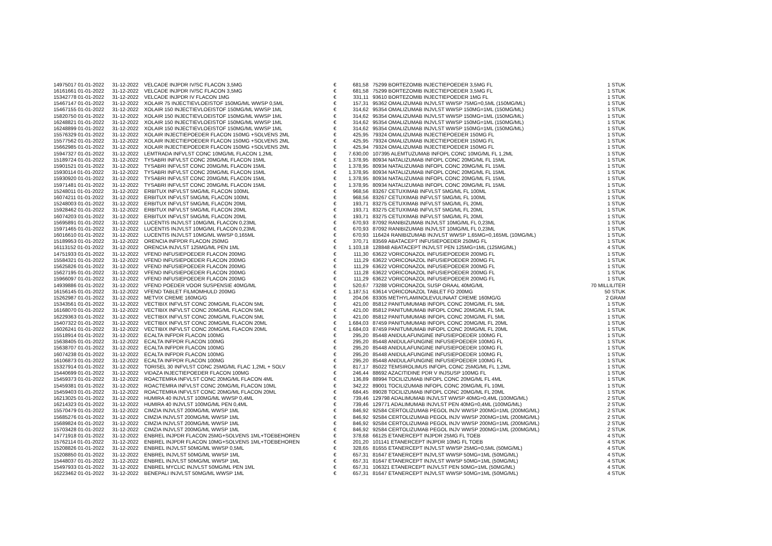| 14975017 01-01-2022 | 31-12-2022 | VELCADE INJPDR IV/SC FLACON 3,5MG | € | 681,58 | 75299 BORTEZOMIB INJECTIEPOEDER 3,5MG FL | 1 STUK |
| 16161661 01-01-2022 | 31-12-2022 | VELCADE INJPDR IV/SC FLACON 3,5MG | € | 681,58 | 75299 BORTEZOMIB INJECTIEPOEDER 3,5MG FL | 1 STUK |
| 15342778 01-01-2022 | 31-12-2022 | VELCADE INJPDR IV FLACON 1MG | € | 331,11 | 93610 BORTEZOMIB INJECTIEPOEDER 1MG FL | 1 STUK |
| 15467147 01-01-2022 | 31-12-2022 | XOLAIR 75 INJECTIEVLOEISTOF 150MG/ML WWSP 0,5ML | € | 157,31 | 95362 OMALIZUMAB INJVLST WWSP 75MG=0,5ML (150MG/ML) | 1 STUK |
| 15467155 01-01-2022 | 31-12-2022 | XOLAIR 150 INJECTIEVLOEISTOF 150MG/ML WWSP 1ML | € | 314,62 | 95354 OMALIZUMAB INJVLST WWSP 150MG=1ML (150MG/ML) | 1 STUK |
| 15820750 01-01-2022 | 31-12-2022 | XOLAIR 150 INJECTIEVLOEISTOF 150MG/ML WWSP 1ML | € | 314,62 | 95354 OMALIZUMAB INJVLST WWSP 150MG=1ML (150MG/ML) | 1 STUK |
| 16248821 01-01-2022 | 31-12-2022 | XOLAIR 150 INJECTIEVLOEISTOF 150MG/ML WWSP 1ML | € | 314,62 | 95354 OMALIZUMAB INJVLST WWSP 150MG=1ML (150MG/ML) | 1 STUK |
| 16248899 01-01-2022 | 31-12-2022 | XOLAIR 150 INJECTIEVLOEISTOF 150MG/ML WWSP 1ML | € | 314,62 | 95354 OMALIZUMAB INJVLST WWSP 150MG=1ML (150MG/ML) | 1 STUK |
| 15576329 01-01-2022 | 31-12-2022 | XOLAIR INJECTIEPOEDER FLACON 150MG +SOLVENS 2ML | € | 425,95 | 79324 OMALIZUMAB INJECTIEPOEDER 150MG FL | 1 STUK |
| 15577562 01-01-2022 | 31-12-2022 | XOLAIR INJECTIEPOEDER FLACON 150MG +SOLVENS 2ML | € | 425,95 | 79324 OMALIZUMAB INJECTIEPOEDER 150MG FL | 1 STUK |
| 15662985 01-01-2022 | 31-12-2022 | XOLAIR INJECTIEPOEDER FLACON 150MG +SOLVENS 2ML | € | 425,94 | 79324 OMALIZUMAB INJECTIEPOEDER 150MG FL | 1 STUK |
| 15947327 01-01-2022 | 31-12-2022 | LEMTRADA INFVLST CONC 10MG/ML FLACON 1,2ML | € | 7.630,00 | 107395 ALEMTUZUMAB INFOPL CONC 10MG/ML FL 1,2ML | 1 STUK |
| 15189724 01-01-2022 | 31-12-2022 | TYSABRI INFVLST CONC 20MG/ML FLACON 15ML | € | 1.378,95 | 80934 NATALIZUMAB INFOPL CONC 20MG/ML FL 15ML | 1 STUK |
| 15901521 01-01-2022 | 31-12-2022 | TYSABRI INFVLST CONC 20MG/ML FLACON 15ML | € | 1.378,95 | 80934 NATALIZUMAB INFOPL CONC 20MG/ML FL 15ML | 1 STUK |
| 15930114 01-01-2022 | 31-12-2022 | TYSABRI INFVLST CONC 20MG/ML FLACON 15ML | € | 1.378,95 | 80934 NATALIZUMAB INFOPL CONC 20MG/ML FL 15ML | 1 STUK |
| 15930920 01-01-2022 | 31-12-2022 | TYSABRI INFVLST CONC 20MG/ML FLACON 15ML | € | 1.378,95 | 80934 NATALIZUMAB INFOPL CONC 20MG/ML FL 15ML | 1 STUK |
| 15971481 01-01-2022 | 31-12-2022 | TYSABRI INFVLST CONC 20MG/ML FLACON 15ML | € | 1.378,95 | 80934 NATALIZUMAB INFOPL CONC 20MG/ML FL 15ML | 1 STUK |
| 15248011 01-01-2022 | 31-12-2022 | ERBITUX INFVLST 5MG/ML FLACON 100ML | € | 968,56 | 83267 CETUXIMAB INFVLST 5MG/ML FL 100ML | 1 STUK |
| 16074211 01-01-2022 | 31-12-2022 | ERBITUX INFVLST 5MG/ML FLACON 100ML | € | 968,56 | 83267 CETUXIMAB INFVLST 5MG/ML FL 100ML | 1 STUK |
| 15248003 01-01-2022 | 31-12-2022 | ERBITUX INFVLST 5MG/ML FLACON 20ML | € | 193,71 | 83275 CETUXIMAB INFVLST 5MG/ML FL 20ML | 1 STUK |
| 15928462 01-01-2022 | 31-12-2022 | ERBITUX INFVLST 5MG/ML FLACON 20ML | € | 193,71 | 83275 CETUXIMAB INFVLST 5MG/ML FL 20ML | 1 STUK |
| 16074203 01-01-2022 | 31-12-2022 | ERBITUX INFVLST 5MG/ML FLACON 20ML | € | 193,71 | 83275 CETUXIMAB INFVLST 5MG/ML FL 20ML | 1 STUK |
| 15695891 01-01-2022 | 31-12-2022 | LUCENTIS INJVLST 10MG/ML FLACON 0,23ML | € | 670,93 | 87092 RANIBIZUMAB INJVLST 10MG/ML FL 0,23ML | 1 STUK |
| 15971465 01-01-2022 | 31-12-2022 | LUCENTIS INJVLST 10MG/ML FLACON 0,23ML | € | 670,93 | 87092 RANIBIZUMAB INJVLST 10MG/ML FL 0,23ML | 1 STUK |
| 16016610 01-01-2022 | 31-12-2022 | LUCENTIS INJVLST 10MG/ML WWSP 0,165ML | € | 670,93 | 116424 RANIBIZUMAB INJVLST WWSP 1,65MG=0,165ML (10MG/ML) | 1 STUK |
| 15189953 01-01-2022 | 31-12-2022 | ORENCIA INFPDR FLACON 250MG | € | 370,71 | 83569 ABATACEPT INFUSIEPOEDER 250MG FL | 1 STUK |
| 16113152 01-01-2022 | 31-12-2022 | ORENCIA INJVLST 125MG/ML PEN 1ML | € | 1.103,18 | 128848 ABATACEPT INJVLST PEN 125MG=1ML (125MG/ML) | 4 STUK |
| 14751933 01-01-2022 | 31-12-2022 | VFEND INFUSIEPOEDER FLACON 200MG | € | 111,30 | 63622 VORICONAZOL INFUSIEPOEDER 200MG FL | 1 STUK |
| 15584321 01-01-2022 | 31-12-2022 | VFEND INFUSIEPOEDER FLACON 200MG | € | 111,29 | 63622 VORICONAZOL INFUSIEPOEDER 200MG FL | 1 STUK |
| 15625826 01-01-2022 | 31-12-2022 | VFEND INFUSIEPOEDER FLACON 200MG | € | 111,29 | 63622 VORICONAZOL INFUSIEPOEDER 200MG FL | 1 STUK |
| 15627195 01-01-2022 | 31-12-2022 | VFEND INFUSIEPOEDER FLACON 200MG | € | 111,28 | 63622 VORICONAZOL INFUSIEPOEDER 200MG FL | 1 STUK |
| 15966097 01-01-2022 | 31-12-2022 | VFEND INFUSIEPOEDER FLACON 200MG | € | 111,29 | 63622 VORICONAZOL INFUSIEPOEDER 200MG FL | 1 STUK |
| 14939886 01-01-2022 | 31-12-2022 | VFEND POEDER VOOR SUSPENSIE 40MG/ML | € | 520,67 | 73288 VORICONAZOL SUSP ORAAL 40MG/ML | 70 MILLILITER |
| 16156145 01-01-2022 | 31-12-2022 | VFEND TABLET FILMOMHULD 200MG | € | 1.187,51 | 63614 VORICONAZOL TABLET FO 200MG | 50 STUK |
| 15262987 01-01-2022 | 31-12-2022 | METVIX CREME 160MG/G | € | 204,06 | 83305 METHYLAMINOLEVULINAAT CREME 160MG/G | 2 GRAM |
| 15343561 01-01-2022 | 31-12-2022 | VECTIBIX INFVLST CONC 20MG/ML FLACON 5ML | € | 421,00 | 85812 PANITUMUMAB INFOPL CONC 20MG/ML FL 5ML | 1 STUK |
| 16168070 01-01-2022 | 31-12-2022 | VECTIBIX INFVLST CONC 20MG/ML FLACON 5ML | € | 421,00 | 85812 PANITUMUMAB INFOPL CONC 20MG/ML FL 5ML | 1 STUK |
| 16229363 01-01-2022 | 31-12-2022 | VECTIBIX INFVLST CONC 20MG/ML FLACON 5ML | € | 421,00 | 85812 PANITUMUMAB INFOPL CONC 20MG/ML FL 5ML | 1 STUK |
| 15407322 01-01-2022 | 31-12-2022 | VECTIBIX INFVLST CONC 20MG/ML FLACON 20ML | € | 1.684,03 | 87459 PANITUMUMAB INFOPL CONC 20MG/ML FL 20ML | 1 STUK |
| 16026241 01-01-2022 | 31-12-2022 | VECTIBIX INFVLST CONC 20MG/ML FLACON 20ML | € | 1.684,03 | 87459 PANITUMUMAB INFOPL CONC 20MG/ML FL 20ML | 1 STUK |
| 15518914 01-01-2022 | 31-12-2022 | ECALTA INFPDR FLACON 100MG | € | 295,20 | 85448 ANIDULAFUNGINE INFUSIEPOEDER 100MG FL | 1 STUK |
| 15638405 01-01-2022 | 31-12-2022 | ECALTA INFPDR FLACON 100MG | € | 295,20 | 85448 ANIDULAFUNGINE INFUSIEPOEDER 100MG FL | 1 STUK |
| 15638707 01-01-2022 | 31-12-2022 | ECALTA INFPDR FLACON 100MG | € | 295,20 | 85448 ANIDULAFUNGINE INFUSIEPOEDER 100MG FL | 1 STUK |
| 16074238 01-01-2022 | 31-12-2022 | ECALTA INFPDR FLACON 100MG | € | 295,20 | 85448 ANIDULAFUNGINE INFUSIEPOEDER 100MG FL | 1 STUK |
| 16106873 01-01-2022 | 31-12-2022 | ECALTA INFPDR FLACON 100MG | € | 295,20 | 85448 ANIDULAFUNGINE INFUSIEPOEDER 100MG FL | 1 STUK |
| 15327914 01-01-2022 | 31-12-2022 | TORISEL 30 INFVLST CONC 25MG/ML FLAC 1,2ML + SOLV | € | 817,17 | 85022 TEMSIROLIMUS INFOPL CONC 25MG/ML FL 1,2ML | 1 STUK |
| 15440699 01-01-2022 | 31-12-2022 | VIDAZA INJECTIEPOEDER FLACON 100MG | € | 246,44 | 88692 AZACITIDINE PDR V INJSUSP 100MG FL | 1 STUK |
| 15459373 01-01-2022 | 31-12-2022 | ROACTEMRA INFVLST CONC 20MG/ML FLACON 4ML | € | 136,89 | 88994 TOCILIZUMAB INFOPL CONC 20MG/ML FL 4ML | 1 STUK |
| 15459381 01-01-2022 | 31-12-2022 | ROACTEMRA INFVLST CONC 20MG/ML FLACON 10ML | € | 342,22 | 89001 TOCILIZUMAB INFOPL CONC 20MG/ML FL 10ML | 1 STUK |
| 15459403 01-01-2022 | 31-12-2022 | ROACTEMRA INFVLST CONC 20MG/ML FLACON 20ML | € | 684,45 | 89028 TOCILIZUMAB INFOPL CONC 20MG/ML FL 20ML | 1 STUK |
| 16213025 01-01-2022 | 31-12-2022 | HUMIRA 40 INJVLST 100MG/ML WWSP 0,4ML | € | 739,46 | 129798 ADALIMUMAB INJVLST WWSP 40MG=0,4ML (100MG/ML) | 2 STUK |
| 16214323 01-01-2022 | 31-12-2022 | HUMIRA 40 INJVLST 100MG/ML PEN 0,4ML | € | 739,46 | 129771 ADALIMUMAB INJVLST PEN 40MG=0,4ML (100MG/ML) | 2 STUK |
| 15570479 01-01-2022 | 31-12-2022 | CIMZIA INJVLST 200MG/ML WWSP 1ML | € | 846,92 | 92584 CERTOLIZUMAB PEGOL INJV WWSP 200MG=1ML (200MG/ML) | 2 STUK |
| 15685276 01-01-2022 | 31-12-2022 | CIMZIA INJVLST 200MG/ML WWSP 1ML | € | 846,92 | 92584 CERTOLIZUMAB PEGOL INJV WWSP 200MG=1ML (200MG/ML) | 2 STUK |
| 15689824 01-01-2022 | 31-12-2022 | CIMZIA INJVLST 200MG/ML WWSP 1ML | € | 846,92 | 92584 CERTOLIZUMAB PEGOL INJV WWSP 200MG=1ML (200MG/ML) | 2 STUK |
| 15703428 01-01-2022 | 31-12-2022 | CIMZIA INJVLST 200MG/ML WWSP 1ML | € | 846,92 | 92584 CERTOLIZUMAB PEGOL INJV WWSP 200MG=1ML (200MG/ML) | 2 STUK |
| 14771918 01-01-2022 | 31-12-2022 | ENBREL INJPDR FLACON 25MG+SOLVENS 1ML+TOEBEHOREN | € | 378,68 | 66125 ETANERCEPT INJPDR 25MG FL TOEB | 4 STUK |
| 15762114 01-01-2022 | 31-12-2022 | ENBREL INJPDR FLACON 10MG+SOLVENS 1ML+TOEBEHOREN | € | 201,20 | 101141 ETANERCEPT INJPDR 10MG FL TOEB | 4 STUK |
| 15208826 01-01-2022 | 31-12-2022 | ENBREL INJVLST 50MG/ML WWSP 0,5ML | € | 328,65 | 81655 ETANERCEPT INJVLST WWSP 25MG=0,5ML (50MG/ML) | 4 STUK |
| 15208850 01-01-2022 | 31-12-2022 | ENBREL INJVLST 50MG/ML WWSP 1ML | € | 657,31 | 81647 ETANERCEPT INJVLST WWSP 50MG=1ML (50MG/ML) | 4 STUK |
| 15448037 01-01-2022 | 31-12-2022 | ENBREL INJVLST 50MG/ML WWSP 1ML | € | 657,31 | 81647 ETANERCEPT INJVLST WWSP 50MG=1ML (50MG/ML) | 4 STUK |
| 15497933 01-01-2022 | 31-12-2022 | ENBREL MYCLIC INJVLST 50MG/ML PEN 1ML | € | 657,31 | 106321 ETANERCEPT INJVLST PEN 50MG=1ML (50MG/ML) | 4 STUK |
| 16223462 01-01-2022 | 31-12-2022 | BENEPALI INJVLST 50MG/ML WWSP 1ML | € | 657,31 | 81647 ETANERCEPT INJVLST WWSP 50MG=1ML (50MG/ML) | 4 STUK |